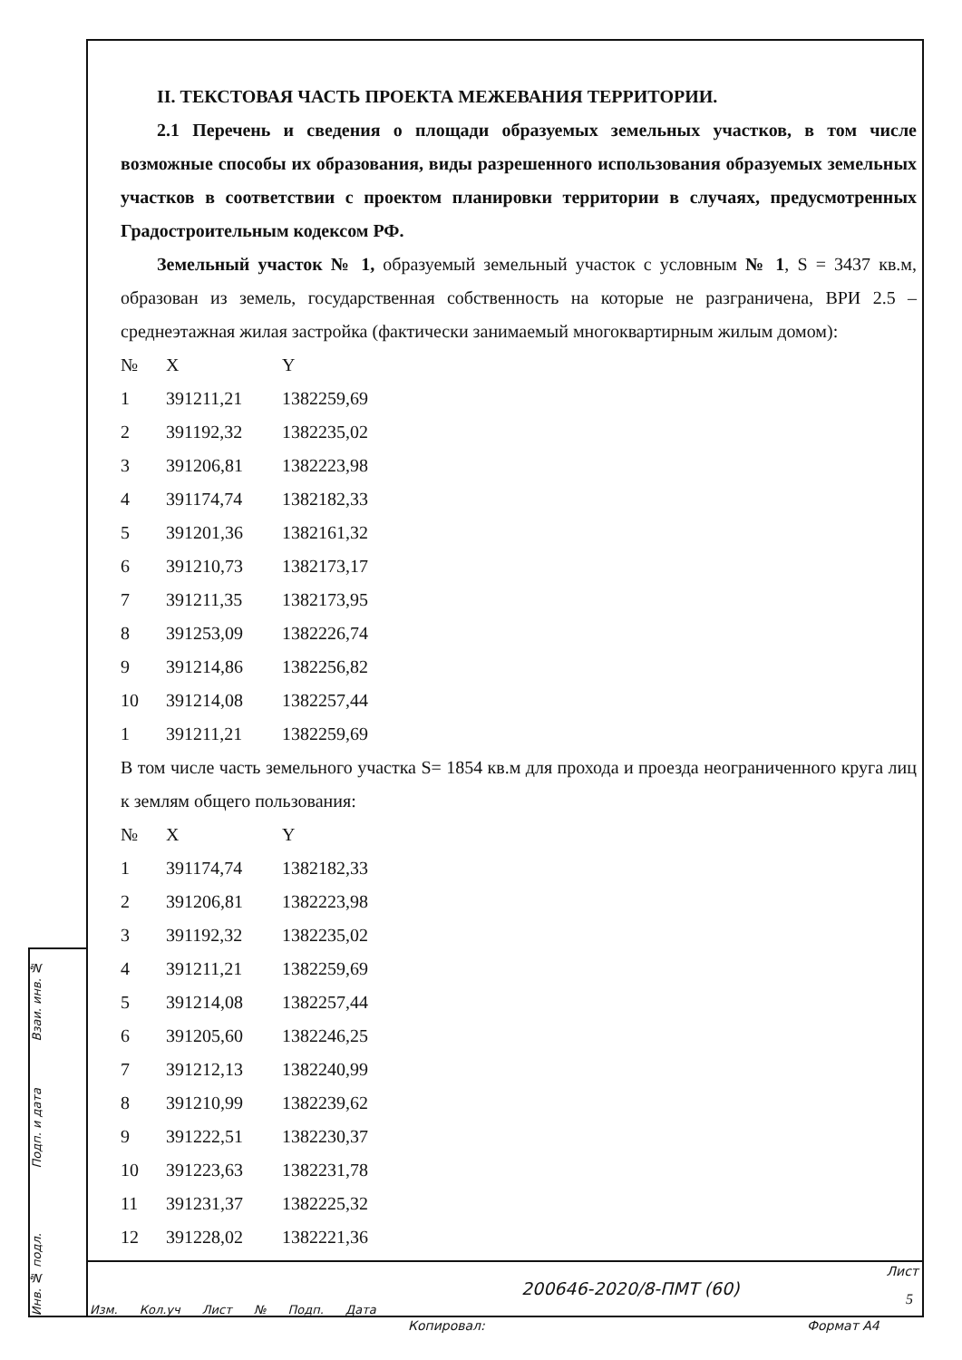Взаи. инв. №
Подп. и дата
Инв. № подл.
II. ТЕКСТОВАЯ ЧАСТЬ ПРОЕКТА МЕЖЕВАНИЯ ТЕРРИТОРИИ.
2.1 Перечень и сведения о площади образуемых земельных участков, в том числе возможные способы их образования, виды разрешенного использования образуемых земельных участков в соответствии с проектом планировки территории в случаях, предусмотренных Градостроительным кодексом РФ.
Земельный участок № 1, образуемый земельный участок с условным № 1, S = 3437 кв.м, образован из земель, государственная собственность на которые не разграничена, ВРИ 2.5 – среднеэтажная жилая застройка (фактически занимаемый многоквартирным жилым домом):
| № | X | Y |
| 1 | 391211,21 | 1382259,69 |
| 2 | 391192,32 | 1382235,02 |
| 3 | 391206,81 | 1382223,98 |
| 4 | 391174,74 | 1382182,33 |
| 5 | 391201,36 | 1382161,32 |
| 6 | 391210,73 | 1382173,17 |
| 7 | 391211,35 | 1382173,95 |
| 8 | 391253,09 | 1382226,74 |
| 9 | 391214,86 | 1382256,82 |
| 10 | 391214,08 | 1382257,44 |
| 1 | 391211,21 | 1382259,69 |
В том числе часть земельного участка S= 1854 кв.м для прохода и проезда неограниченного круга лиц к землям общего пользования:
| № | X | Y |
| 1 | 391174,74 | 1382182,33 |
| 2 | 391206,81 | 1382223,98 |
| 3 | 391192,32 | 1382235,02 |
| 4 | 391211,21 | 1382259,69 |
| 5 | 391214,08 | 1382257,44 |
| 6 | 391205,60 | 1382246,25 |
| 7 | 391212,13 | 1382240,99 |
| 8 | 391210,99 | 1382239,62 |
| 9 | 391222,51 | 1382230,37 |
| 10 | 391223,63 | 1382231,78 |
| 11 | 391231,37 | 1382225,32 |
| 12 | 391228,02 | 1382221,36 |
Изм. Кол.уч Лист № Подп. Дата
200646-2020/8-ПМТ (60)
Лист
5
Копировал: Формат А4